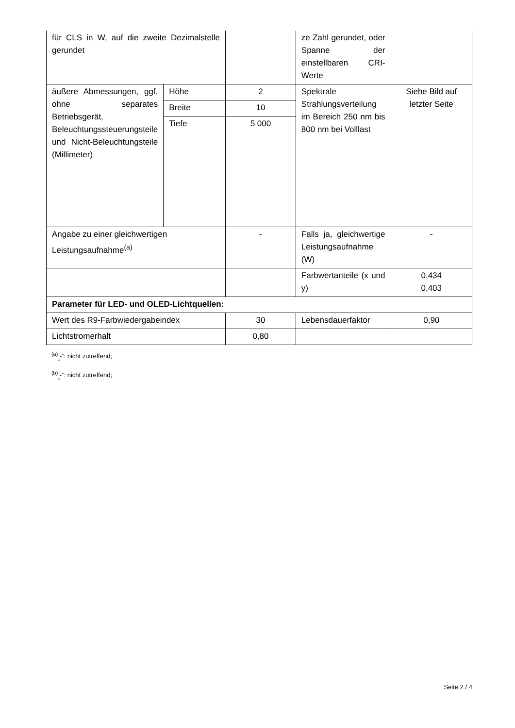| für CLS in W, auf die zweite Dezimalstelle gerundet | | | ze Zahl gerundet, oder Spanne der einstellbaren CRI-Werte | |
| äußere Abmessungen, ggf. ohne separates Betriebsgerät, Beleuchtungssteuerungsteile und Nicht-Beleuchtungsteile (Millimeter) | Höhe | 2 | Spektrale Strahlungsverteilung im Bereich 250 nm bis 800 nm bei Volllast | Siehe Bild auf letzter Seite |
| | Breite | 10 | | |
| | Tiefe | 5 000 | | |
| Angabe zu einer gleichwertigen Leistungsaufnahme<sup>(a)</sup> | | - | Falls ja, gleichwertige Leistungsaufnahme (W) | - |
| | | | Farbwertanteile (x und y) | 0,434 0,403 |
| Parameter für LED- und OLED-Lichtquellen: | | | | |
| Wert des R9-Farbwiedergabeindex | | 30 | Lebensdauerfaktor | 0,90 |
| Lichtstromerhalt | | 0,80 | | |
<sup>(a)</sup><sub>„</sub>-“: nicht zutreffend;
<sup>(b)</sup><sub>„</sub>-“: nicht zutreffend;
Seite 2 / 4